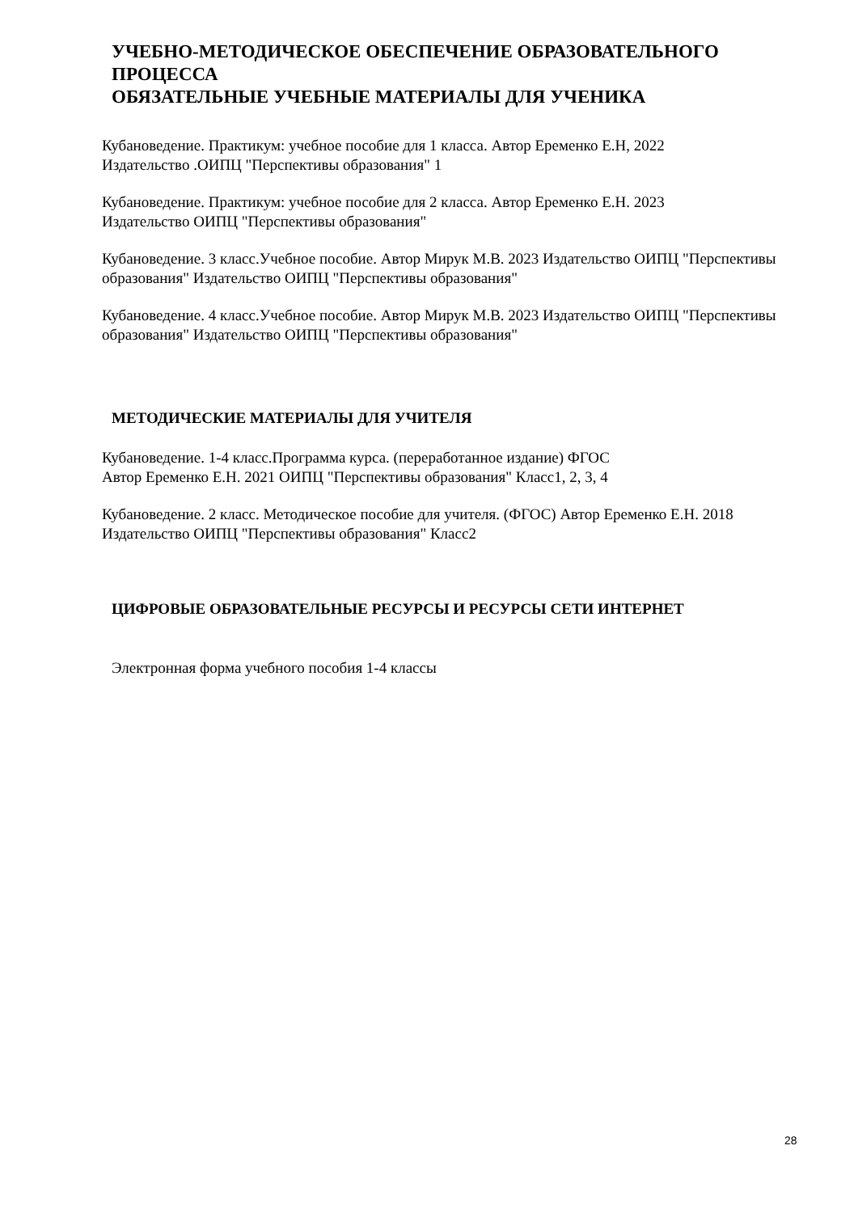УЧЕБНО-МЕТОДИЧЕСКОЕ ОБЕСПЕЧЕНИЕ ОБРАЗОВАТЕЛЬНОГО ПРОЦЕССА
ОБЯЗАТЕЛЬНЫЕ УЧЕБНЫЕ МАТЕРИАЛЫ ДЛЯ УЧЕНИКА
Кубановедение. Практикум: учебное пособие для 1 класса. Автор Еременко Е.Н, 2022
Издательство .ОИПЦ "Перспективы образования" 1
Кубановедение. Практикум: учебное пособие для 2 класса. Автор Еременко Е.Н. 2023
Издательство ОИПЦ "Перспективы образования"
Кубановедение. 3 класс.Учебное пособие. Автор Мирук М.В. 2023 Издательство ОИПЦ "Перспективы образования" Издательство ОИПЦ "Перспективы образования"
Кубановедение. 4 класс.Учебное пособие. Автор Мирук М.В. 2023 Издательство ОИПЦ "Перспективы образования" Издательство ОИПЦ "Перспективы образования"
МЕТОДИЧЕСКИЕ МАТЕРИАЛЫ ДЛЯ УЧИТЕЛЯ
Кубановедение. 1-4 класс.Программа курса. (переработанное издание) ФГОС
Автор Еременко Е.Н. 2021 ОИПЦ "Перспективы образования" Класс1, 2, 3, 4
Кубановедение. 2 класс. Методическое пособие для учителя. (ФГОС) Автор Еременко Е.Н. 2018 Издательство ОИПЦ "Перспективы образования" Класс2
ЦИФРОВЫЕ ОБРАЗОВАТЕЛЬНЫЕ РЕСУРСЫ И РЕСУРСЫ СЕТИ ИНТЕРНЕТ
Электронная форма учебного пособия 1-4 классы
28